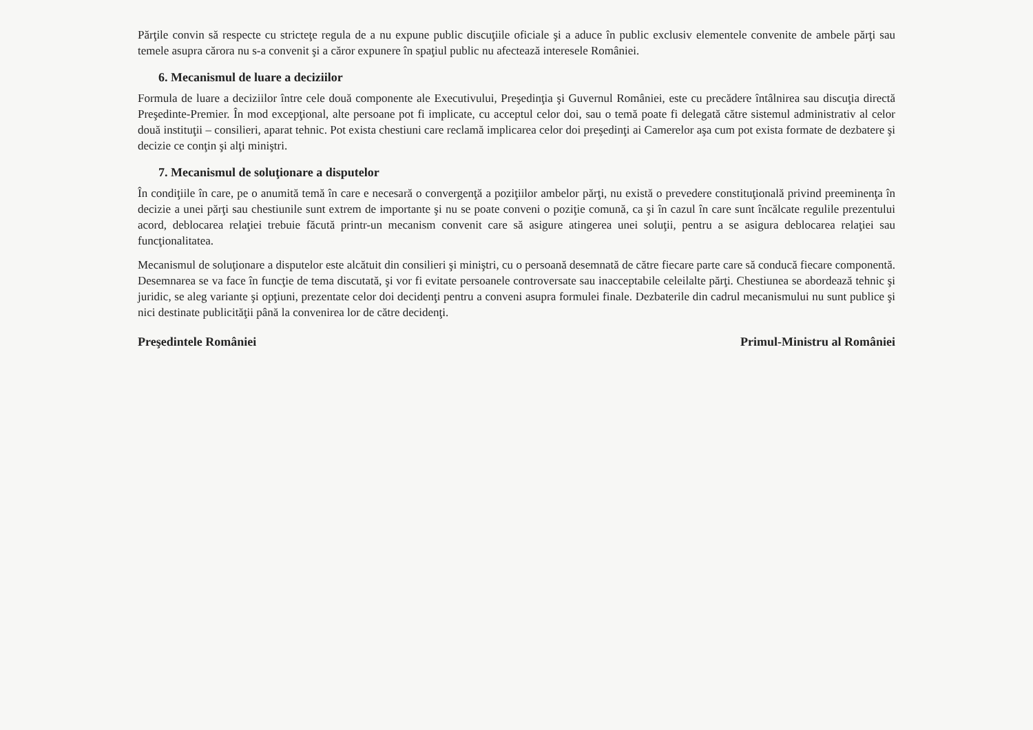Părţile convin să respecte cu stricteţe regula de a nu expune public discuţiile oficiale şi a aduce în public exclusiv elementele convenite de ambele părţi sau temele asupra cărora nu s-a convenit şi a căror expunere în spaţiul public nu afectează interesele României.
6. Mecanismul de luare a deciziilor
Formula de luare a deciziilor între cele două componente ale Executivului, Preşedinţia şi Guvernul României, este cu precădere întâlnirea sau discuţia directă Preşedinte-Premier. În mod excepţional, alte persoane pot fi implicate, cu acceptul celor doi, sau o temă poate fi delegată către sistemul administrativ al celor două instituţii – consilieri, aparat tehnic. Pot exista chestiuni care reclamă implicarea celor doi preşedinţi ai Camerelor aşa cum pot exista formate de dezbatere şi decizie ce conţin şi alţi miniştri.
7. Mecanismul de soluţionare a disputelor
În condiţiile în care, pe o anumită temă în care e necesară o convergenţă a poziţiilor ambelor părţi, nu există o prevedere constituţională privind preeminenţa în decizie a unei părţi sau chestiunile sunt extrem de importante şi nu se poate conveni o poziţie comună, ca şi în cazul în care sunt încălcate regulile prezentului acord, deblocarea relaţiei trebuie făcută printr-un mecanism convenit care să asigure atingerea unei soluţii, pentru a se asigura deblocarea relaţiei sau funcţionalitatea.
Mecanismul de soluţionare a disputelor este alcătuit din consilieri şi miniştri, cu o persoană desemnată de către fiecare parte care să conducă fiecare componentă. Desemnarea se va face în funcţie de tema discutată, şi vor fi evitate persoanele controversate sau inacceptabile celeilalte părţi. Chestiunea se abordează tehnic şi juridic, se aleg variante şi opţiuni, prezentate celor doi decidenţi pentru a conveni asupra formulei finale. Dezbaterile din cadrul mecanismului nu sunt publice şi nici destinate publicităţii până la convenirea lor de către decidenţi.
Preşedintele României Primul-Ministru al României